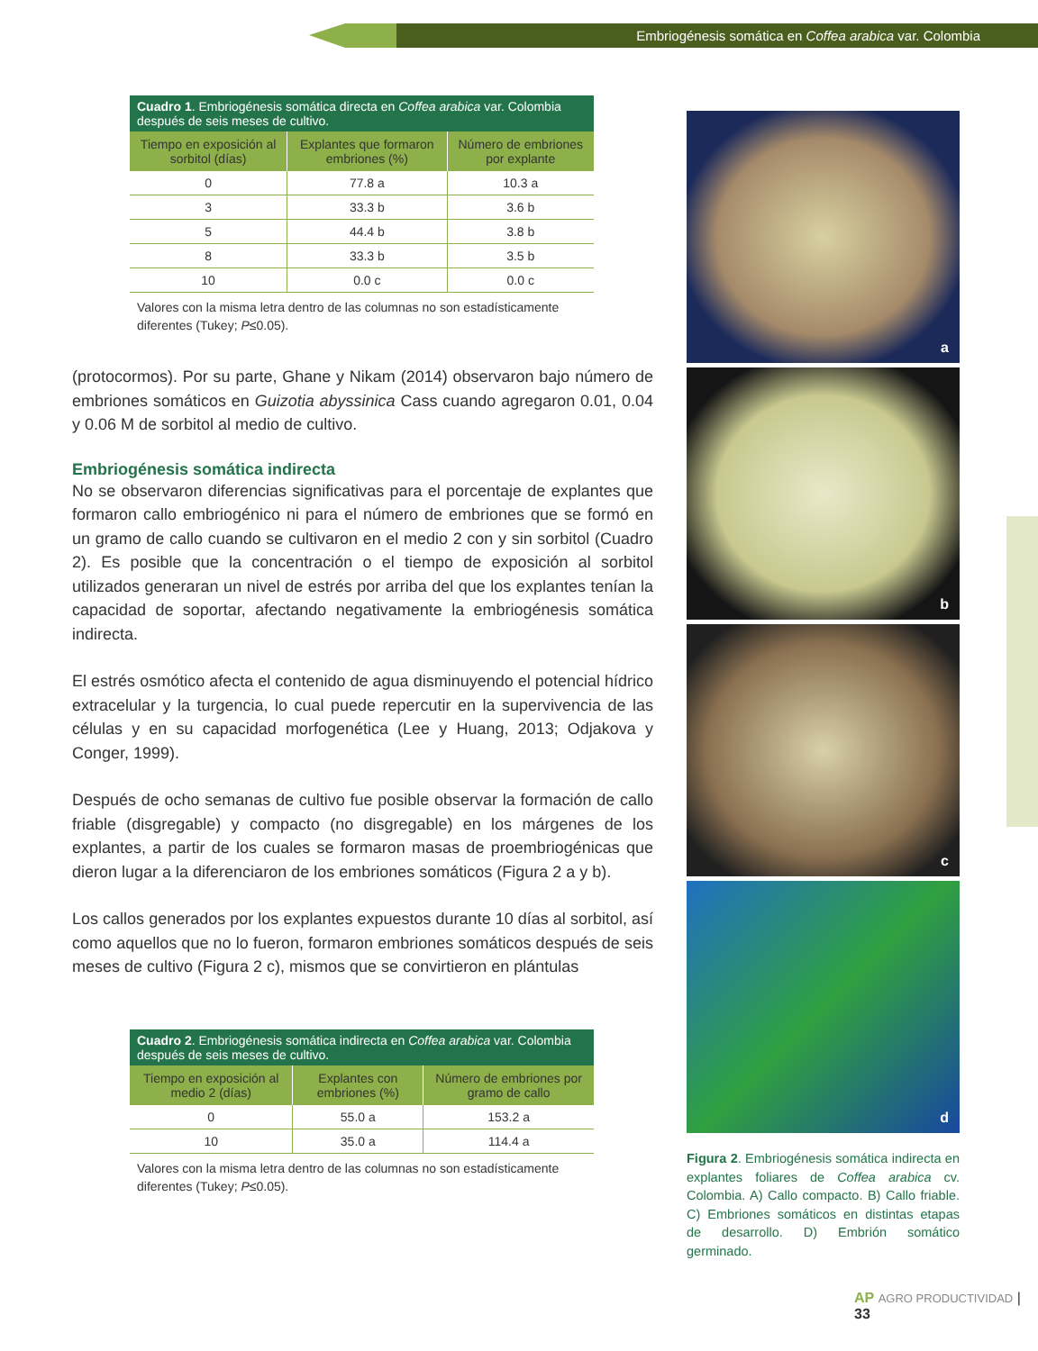Embriogénesis somática en Coffea arabica var. Colombia
| Cuadro 1 . Embriogénesis somática directa en Coffea arabica var. Colombia después de seis meses de cultivo. | | |
| --- | --- | --- |
| Tiempo en exposición al sorbitol (días) | Explantes que formaron embriones (%) | Número de embriones por explante |
| 0 | 77.8 a | 10.3 a |
| 3 | 33.3 b | 3.6 b |
| 5 | 44.4 b | 3.8 b |
| 8 | 33.3 b | 3.5 b |
| 10 | 0.0 c | 0.0 c |
Valores con la misma letra dentro de las columnas no son estadísticamente diferentes (Tukey; P≤0.05).
(protocormos). Por su parte, Ghane y Nikam (2014) observaron bajo número de embriones somáticos en Guizotia abyssinica Cass cuando agregaron 0.01, 0.04 y 0.06 M de sorbitol al medio de cultivo.
Embriogénesis somática indirecta
No se observaron diferencias significativas para el porcentaje de explantes que formaron callo embriogénico ni para el número de embriones que se formó en un gramo de callo cuando se cultivaron en el medio 2 con y sin sorbitol (Cuadro 2). Es posible que la concentración o el tiempo de exposición al sorbitol utilizados generaran un nivel de estrés por arriba del que los explantes tenían la capacidad de soportar, afectando negativamente la embriogénesis somática indirecta.
El estrés osmótico afecta el contenido de agua disminuyendo el potencial hídrico extracelular y la turgencia, lo cual puede repercutir en la supervivencia de las células y en su capacidad morfogenética (Lee y Huang, 2013; Odjakova y Conger, 1999).
Después de ocho semanas de cultivo fue posible observar la formación de callo friable (disgregable) y compacto (no disgregable) en los márgenes de los explantes, a partir de los cuales se formaron masas de proembriogénicas que dieron lugar a la diferenciaron de los embriones somáticos (Figura 2 a y b).
Los callos generados por los explantes expuestos durante 10 días al sorbitol, así como aquellos que no lo fueron, formaron embriones somáticos después de seis meses de cultivo (Figura 2 c), mismos que se convirtieron en plántulas
| Cuadro 2 . Embriogénesis somática indirecta en Coffea arabica var. Colombia después de seis meses de cultivo. | | |
| --- | --- | --- |
| Tiempo en exposición al medio 2 (días) | Explantes con embriones (%) | Número de embriones por gramo de callo |
| 0 | 55.0 a | 153.2 a |
| 10 | 35.0 a | 114.4 a |
Valores con la misma letra dentro de las columnas no son estadísticamente diferentes (Tukey; P≤0.05).
a
b
c
d
Figura 2. Embriogénesis somática indirecta en explantes foliares de Coffea arabica cv. Colombia. A) Callo compacto. B) Callo friable. C) Embriones somáticos en distintas etapas de desarrollo. D) Embrión somático germinado.
AP AGRO PRODUCTIVIDAD | 33